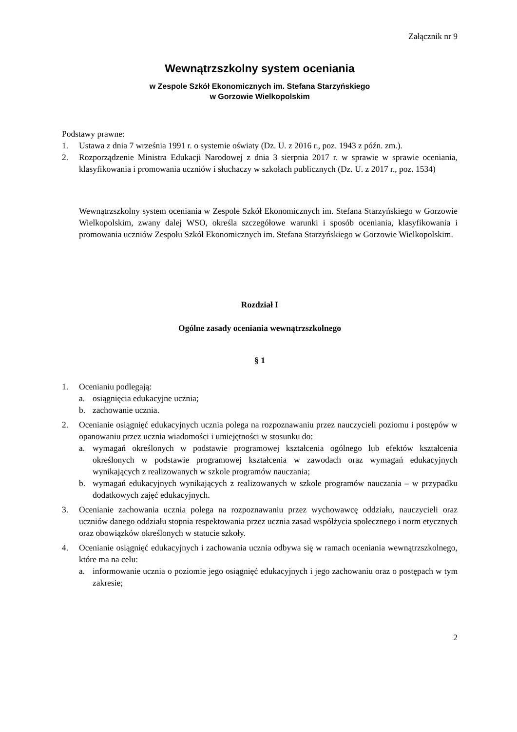Załącznik nr 9
Wewnątrzszkolny system oceniania
w Zespole Szkół Ekonomicznych im. Stefana Starzyńskiego
w Gorzowie Wielkopolskim
Podstawy prawne:
1. Ustawa z dnia 7 września 1991 r. o systemie oświaty (Dz. U. z 2016 r., poz. 1943 z późn. zm.).
2. Rozporządzenie Ministra Edukacji Narodowej z dnia 3 sierpnia 2017 r. w sprawie w sprawie oceniania, klasyfikowania i promowania uczniów i słuchaczy w szkołach publicznych (Dz. U. z 2017 r., poz. 1534)
Wewnątrzszkolny system oceniania w Zespole Szkół Ekonomicznych im. Stefana Starzyńskiego w Gorzowie Wielkopolskim, zwany dalej WSO, określa szczegółowe warunki i sposób oceniania, klasyfikowania i promowania uczniów Zespołu Szkół Ekonomicznych im. Stefana Starzyńskiego w Gorzowie Wielkopolskim.
Rozdział I
Ogólne zasady oceniania wewnątrzszkolnego
§ 1
1. Ocenianiu podlegają:
a. osiągnięcia edukacyjne ucznia;
b. zachowanie ucznia.
2. Ocenianie osiągnięć edukacyjnych ucznia polega na rozpoznawaniu przez nauczycieli poziomu i postępów w opanowaniu przez ucznia wiadomości i umiejętności w stosunku do:
a. wymagań określonych w podstawie programowej kształcenia ogólnego lub efektów kształcenia określonych w podstawie programowej kształcenia w zawodach oraz wymagań edukacyjnych wynikających z realizowanych w szkole programów nauczania;
b. wymagań edukacyjnych wynikających z realizowanych w szkole programów nauczania – w przypadku dodatkowych zajęć edukacyjnych.
3. Ocenianie zachowania ucznia polega na rozpoznawaniu przez wychowawcę oddziału, nauczycieli oraz uczniów danego oddziału stopnia respektowania przez ucznia zasad współżycia społecznego i norm etycznych oraz obowiązków określonych w statucie szkoły.
4. Ocenianie osiągnięć edukacyjnych i zachowania ucznia odbywa się w ramach oceniania wewnątrzszkolnego, które ma na celu:
a. informowanie ucznia o poziomie jego osiągnięć edukacyjnych i jego zachowaniu oraz o postępach w tym zakresie;
2